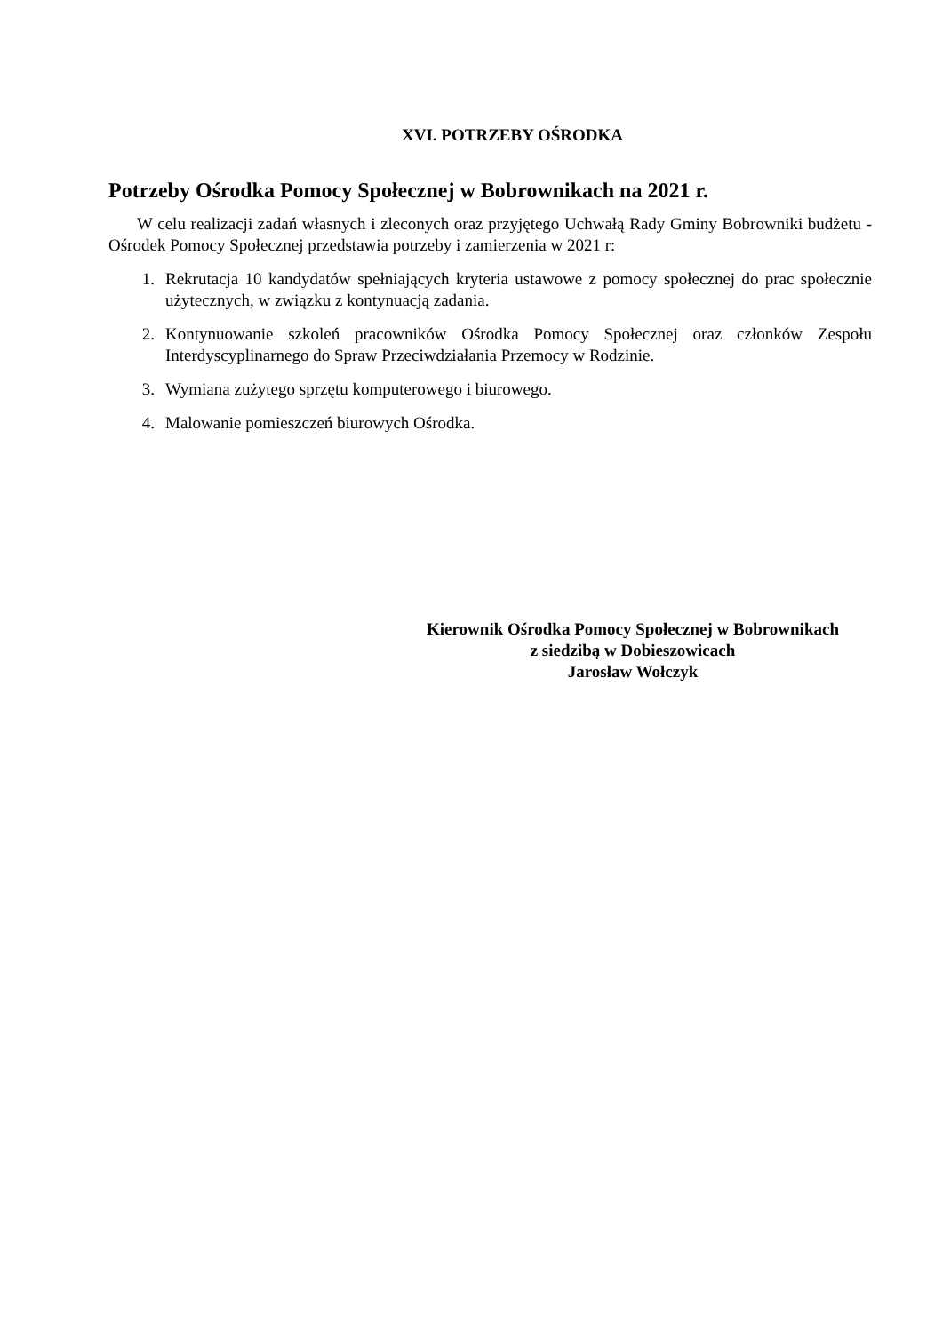XVI. POTRZEBY OŚRODKA
Potrzeby Ośrodka Pomocy Społecznej w Bobrownikach na 2021 r.
W celu realizacji zadań własnych i zleconych oraz przyjętego Uchwałą Rady Gminy Bobrowniki budżetu - Ośrodek Pomocy Społecznej przedstawia potrzeby i zamierzenia w 2021 r:
1. Rekrutacja 10 kandydatów spełniających kryteria ustawowe z pomocy społecznej do prac społecznie użytecznych, w związku z kontynuacją zadania.
2. Kontynuowanie szkoleń pracowników Ośrodka Pomocy Społecznej oraz członków Zespołu Interdyscyplinarnego do Spraw Przeciwdziałania Przemocy w Rodzinie.
3. Wymiana zużytego sprzętu komputerowego i biurowego.
4. Malowanie pomieszczeń biurowych Ośrodka.
Kierownik Ośrodka Pomocy Społecznej w Bobrownikach
z siedzibą w Dobieszowicach
Jarosław Wołczyk